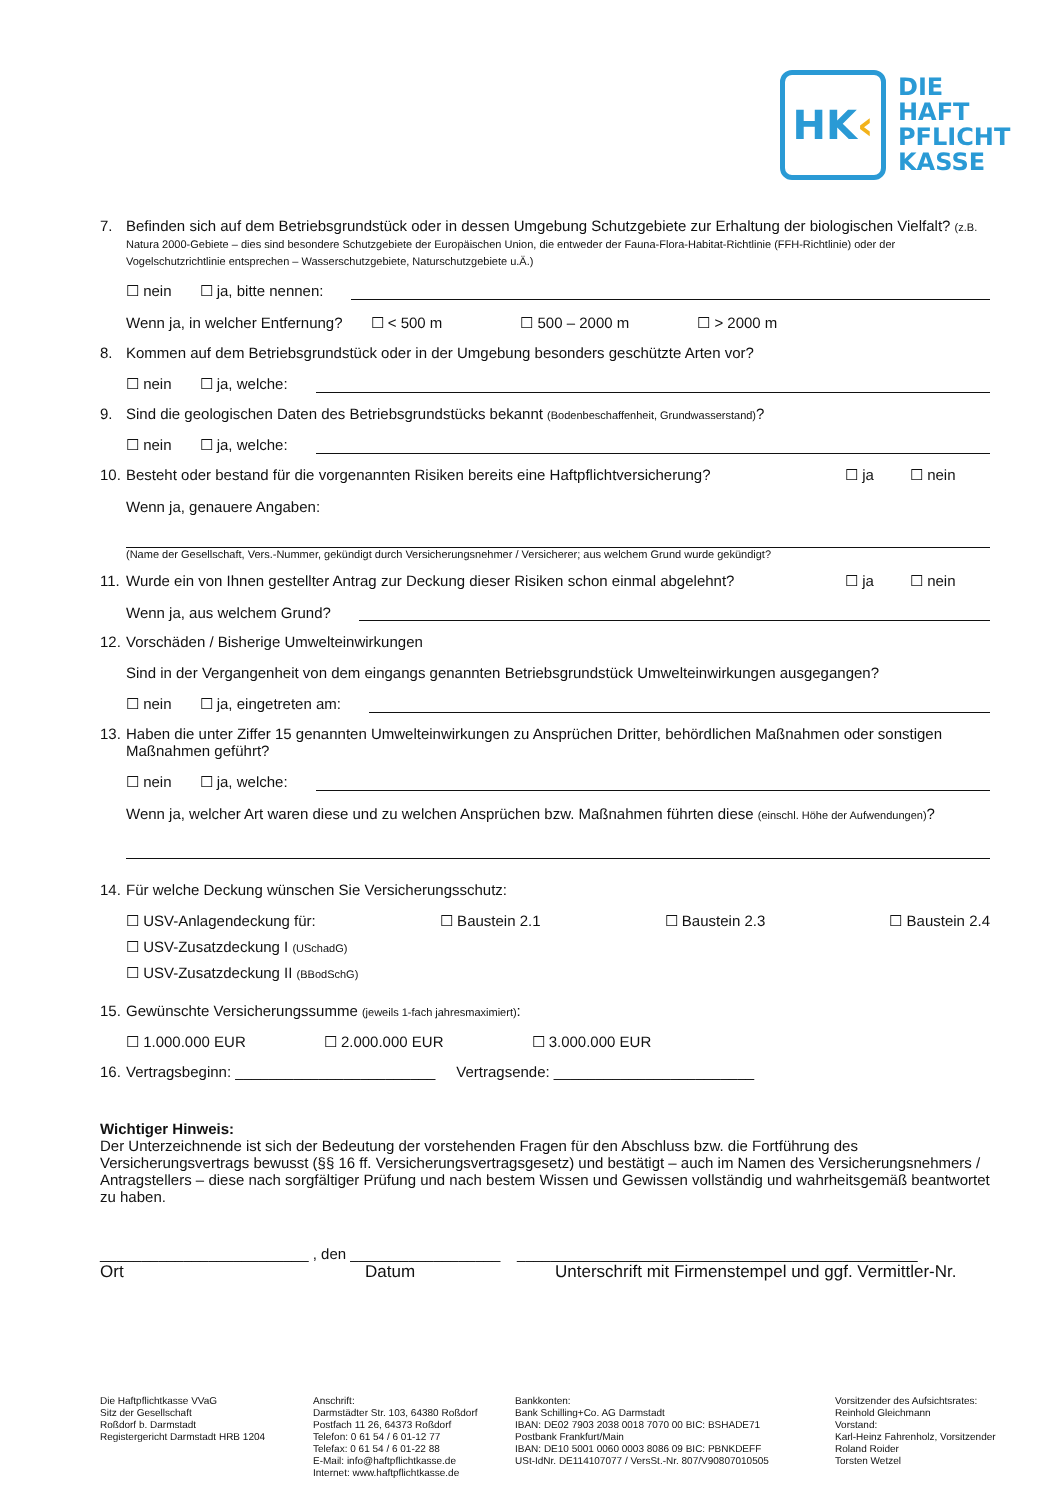HK ‹
DIE
HAFT
PFLICHT
KASSE
7. Befinden sich auf dem Betriebsgrundstück oder in dessen Umgebung Schutzgebiete zur Erhaltung der biologischen Vielfalt? (z.B. Natura 2000-Gebiete – dies sind besondere Schutzgebiete der Europäischen Union, die entweder der Fauna-Flora-Habitat-Richtlinie (FFH-Richtlinie) oder der Vogelschutzrichtlinie entsprechen – Wasserschutzgebiete, Naturschutzgebiete u.Ä.)
☐ nein ☐ ja, bitte nennen:
Wenn ja, in welcher Entfernung? ☐ < 500 m ☐ 500 – 2000 m ☐ > 2000 m
8. Kommen auf dem Betriebsgrundstück oder in der Umgebung besonders geschützte Arten vor?
☐ nein ☐ ja, welche:
9. Sind die geologischen Daten des Betriebsgrundstücks bekannt (Bodenbeschaffenheit, Grundwasserstand)?
☐ nein ☐ ja, welche:
10.
Besteht oder bestand für die vorgenannten Risiken bereits eine Haftpflichtversicherung?
☐ ja ☐ nein
Wenn ja, genauere Angaben:
(Name der Gesellschaft, Vers.-Nummer, gekündigt durch Versicherungsnehmer / Versicherer; aus welchem Grund wurde gekündigt?
11.
Wurde ein von Ihnen gestellter Antrag zur Deckung dieser Risiken schon einmal abgelehnt?
☐ ja ☐ nein
Wenn ja, aus welchem Grund?
12.
Vorschäden / Bisherige Umwelteinwirkungen
Sind in der Vergangenheit von dem eingangs genannten Betriebsgrundstück Umwelteinwirkungen ausgegangen?
☐ nein ☐ ja, eingetreten am:
13.
Haben die unter Ziffer 15 genannten Umwelteinwirkungen zu Ansprüchen Dritter, behördlichen Maßnahmen oder sonstigen Maßnahmen geführt?
☐ nein ☐ ja, welche:
Wenn ja, welcher Art waren diese und zu welchen Ansprüchen bzw. Maßnahmen führten diese (einschl. Höhe der Aufwendungen)?
14.
Für welche Deckung wünschen Sie Versicherungsschutz:
☐ USV-Anlagendeckung für: ☐ Baustein 2.1 ☐ Baustein 2.3 ☐ Baustein 2.4
☐ USV-Zusatzdeckung I (USchadG)
☐ USV-Zusatzdeckung II (BBodSchG)
15.
Gewünschte Versicherungssumme (jeweils 1-fach jahresmaximiert):
☐ 1.000.000 EUR ☐ 2.000.000 EUR ☐ 3.000.000 EUR
16.
Vertragsbeginn: ________________________ Vertragsende: ________________________
Wichtiger Hinweis:
Der Unterzeichnende ist sich der Bedeutung der vorstehenden Fragen für den Abschluss bzw. die Fortführung des Versicherungsvertrags bewusst (§§ 16 ff. Versicherungsvertragsgesetz) und bestätigt – auch im Namen des Versicherungsnehmers / Antragstellers – diese nach sorgfältiger Prüfung und nach bestem Wissen und Gewissen vollständig und wahrheitsgemäß beantwortet zu haben.
_________________________ , den __________________ ________________________________________________
Ort Datum Unterschrift mit Firmenstempel und ggf. Vermittler-Nr.
Die Haftpflichtkasse VVaG
Sitz der Gesellschaft
Roßdorf b. Darmstadt
Registergericht Darmstadt HRB 1204
Anschrift:
Darmstädter Str. 103, 64380 Roßdorf
Postfach 11 26, 64373 Roßdorf
Telefon: 0 61 54 / 6 01-12 77
Telefax: 0 61 54 / 6 01-22 88
E-Mail: info@haftpflichtkasse.de
Internet: www.haftpflichtkasse.de
Bankkonten:
Bank Schilling+Co. AG Darmstadt
IBAN: DE02 7903 2038 0018 7070 00 BIC: BSHADE71
Postbank Frankfurt/Main
IBAN: DE10 5001 0060 0003 8086 09 BIC: PBNKDEFF
USt-IdNr. DE114107077 / VersSt.-Nr. 807/V90807010505
Vorsitzender des Aufsichtsrates:
Reinhold Gleichmann
Vorstand:
Karl-Heinz Fahrenholz, Vorsitzender
Roland Roider
Torsten Wetzel